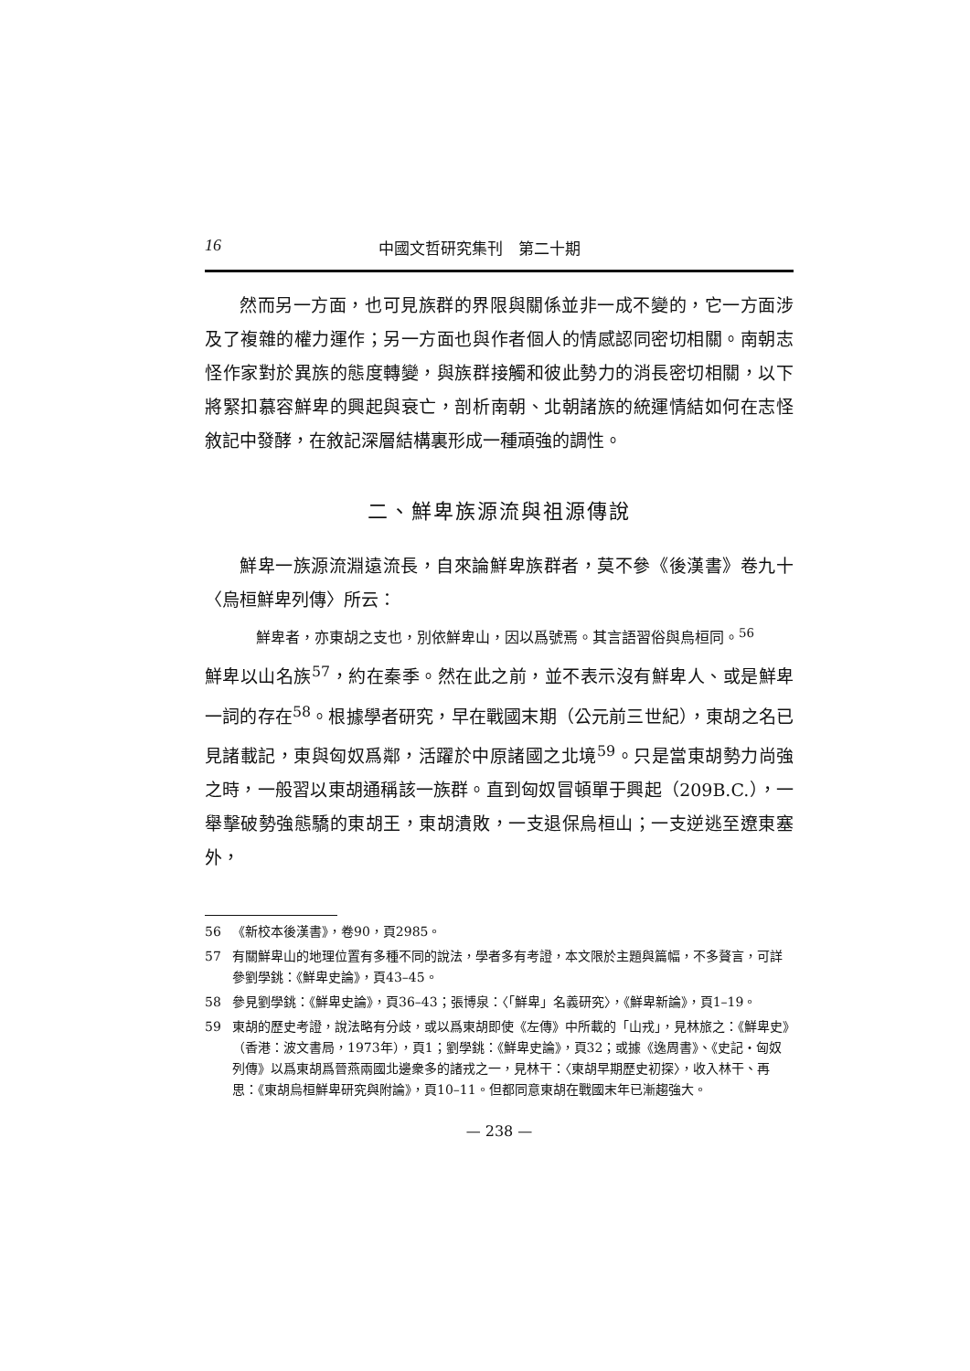16 中國文哲研究集刊　第二十期
然而另一方面，也可見族群的界限與關係並非一成不變的，它一方面涉及了複雜的權力運作；另一方面也與作者個人的情感認同密切相關。南朝志怪作家對於異族的態度轉變，與族群接觸和彼此勢力的消長密切相關，以下將緊扣慕容鮮卑的興起與衰亡，剖析南朝、北朝諸族的統運情結如何在志怪敘記中發酵，在敘記深層結構裏形成一種頑強的調性。
二、鮮卑族源流與祖源傳說
鮮卑一族源流淵遠流長，自來論鮮卑族群者，莫不參《後漢書》卷九十〈烏桓鮮卑列傳〉所云：
鮮卑者，亦東胡之支也，別依鮮卑山，因以爲號焉。其言語習俗與烏桓同。<sup>56</sup>
鮮卑以山名族<sup>57</sup>，約在秦季。然在此之前，並不表示沒有鮮卑人、或是鮮卑一詞的存在<sup>58</sup>。根據學者研究，早在戰國末期（公元前三世紀），東胡之名已見諸載記，東與匈奴爲鄰，活躍於中原諸國之北境<sup>59</sup>。只是當東胡勢力尚強之時，一般習以東胡通稱該一族群。直到匈奴冒頓單于興起（209B.C.），一舉擊破勢強態驕的東胡王，東胡潰敗，一支退保烏桓山；一支逆逃至遼東塞外，
56 《新校本後漢書》，卷90，頁2985。
57 有關鮮卑山的地理位置有多種不同的說法，學者多有考證，本文限於主題與篇幅，不多贅言，可詳參劉學銚：《鮮卑史論》，頁43–45。
58 參見劉學銚：《鮮卑史論》，頁36–43；張博泉：〈「鮮卑」名義研究〉，《鮮卑新論》，頁1–19。
59 東胡的歷史考證，說法略有分歧，或以爲東胡即使《左傳》中所載的「山戎」，見林旅之：《鮮卑史》（香港：波文書局，1973年），頁1；劉學銚：《鮮卑史論》，頁32；或據《逸周書》、《史記・匈奴列傳》以爲東胡爲晉燕兩國北邊衆多的諸戎之一，見林干：〈東胡早期歷史初探〉，收入林干、再思：《東胡烏桓鮮卑研究與附論》，頁10–11。但都同意東胡在戰國末年已漸趨強大。
— 238 —